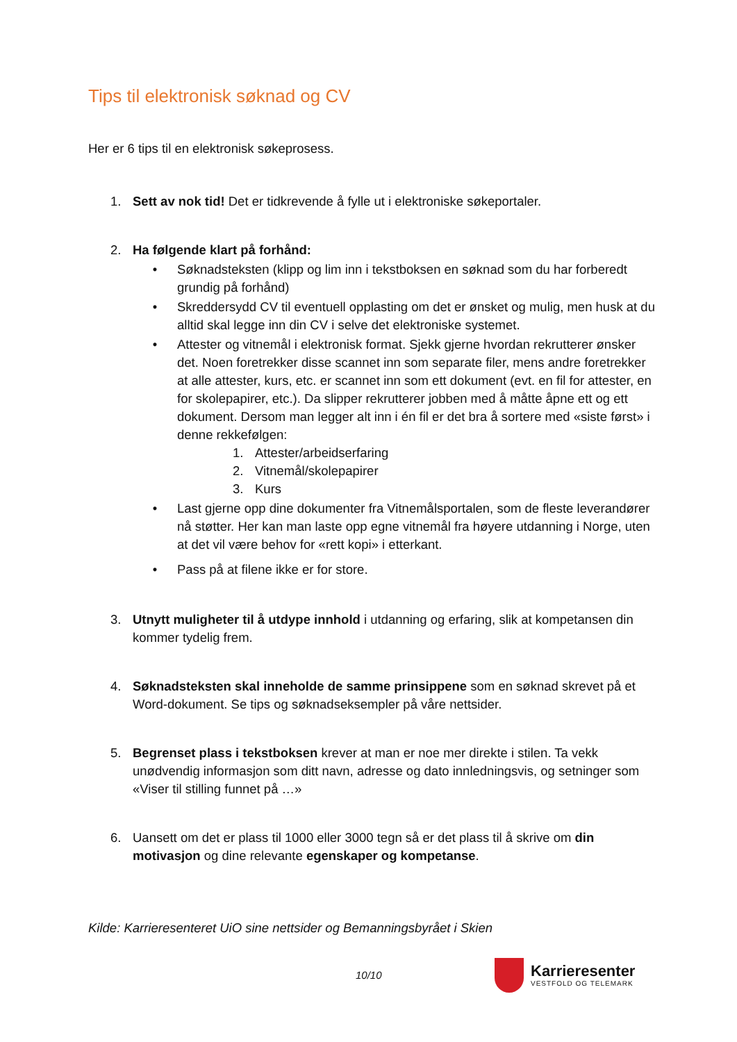Tips til elektronisk søknad og CV
Her er 6 tips til en elektronisk søkeprosess.
1. Sett av nok tid! Det er tidkrevende å fylle ut i elektroniske søkeportaler.
2. Ha følgende klart på forhånd:
• Søknadsteksten (klipp og lim inn i tekstboksen en søknad som du har forberedt grundig på forhånd)
• Skreddersydd CV til eventuell opplasting om det er ønsket og mulig, men husk at du alltid skal legge inn din CV i selve det elektroniske systemet.
• Attester og vitnemål i elektronisk format. Sjekk gjerne hvordan rekrutterer ønsker det. Noen foretrekker disse scannet inn som separate filer, mens andre foretrekker at alle attester, kurs, etc. er scannet inn som ett dokument (evt. en fil for attester, en for skolepapirer, etc.). Da slipper rekrutterer jobben med å måtte åpne ett og ett dokument. Dersom man legger alt inn i én fil er det bra å sortere med «siste først» i denne rekkefølgen:
1. Attester/arbeidserfaring
2. Vitnemål/skolepapirer
3. Kurs
• Last gjerne opp dine dokumenter fra Vitnemålsportalen, som de fleste leverandører nå støtter. Her kan man laste opp egne vitnemål fra høyere utdanning i Norge, uten at det vil være behov for «rett kopi» i etterkant.
• Pass på at filene ikke er for store.
3. Utnytt muligheter til å utdype innhold i utdanning og erfaring, slik at kompetansen din kommer tydelig frem.
4. Søknadsteksten skal inneholde de samme prinsippene som en søknad skrevet på et Word-dokument. Se tips og søknadseksempler på våre nettsider.
5. Begrenset plass i tekstboksen krever at man er noe mer direkte i stilen. Ta vekk unødvendig informasjon som ditt navn, adresse og dato innledningsvis, og setninger som «Viser til stilling funnet på …»
6. Uansett om det er plass til 1000 eller 3000 tegn så er det plass til å skrive om din motivasjon og dine relevante egenskaper og kompetanse.
Kilde: Karrieresenteret UiO sine nettsider og Bemanningsbyrået i Skien
10/10
Karrieresenter
VESTFOLD OG TELEMARK